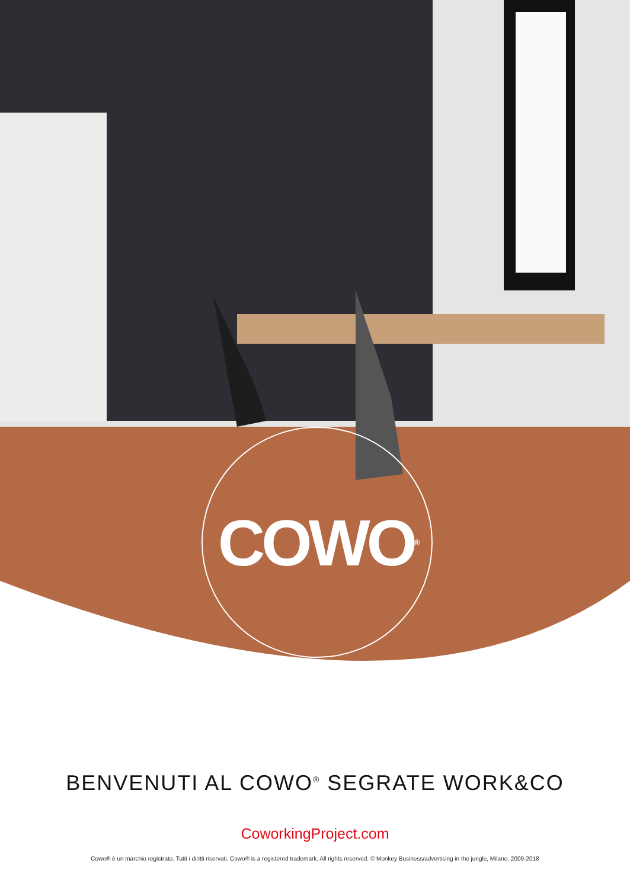COWO<sup>®</sup>
BENVENUTI AL COWO<sup>®</sup> SEGRATE WORK&CO
CoworkingProject.com
Cowo® è un marchio registrato. Tutti i diritti riservati. Cowo® is a registered trademark. All rights reserved. © Monkey Business/advertising in the jungle, Milano, 2009-2018